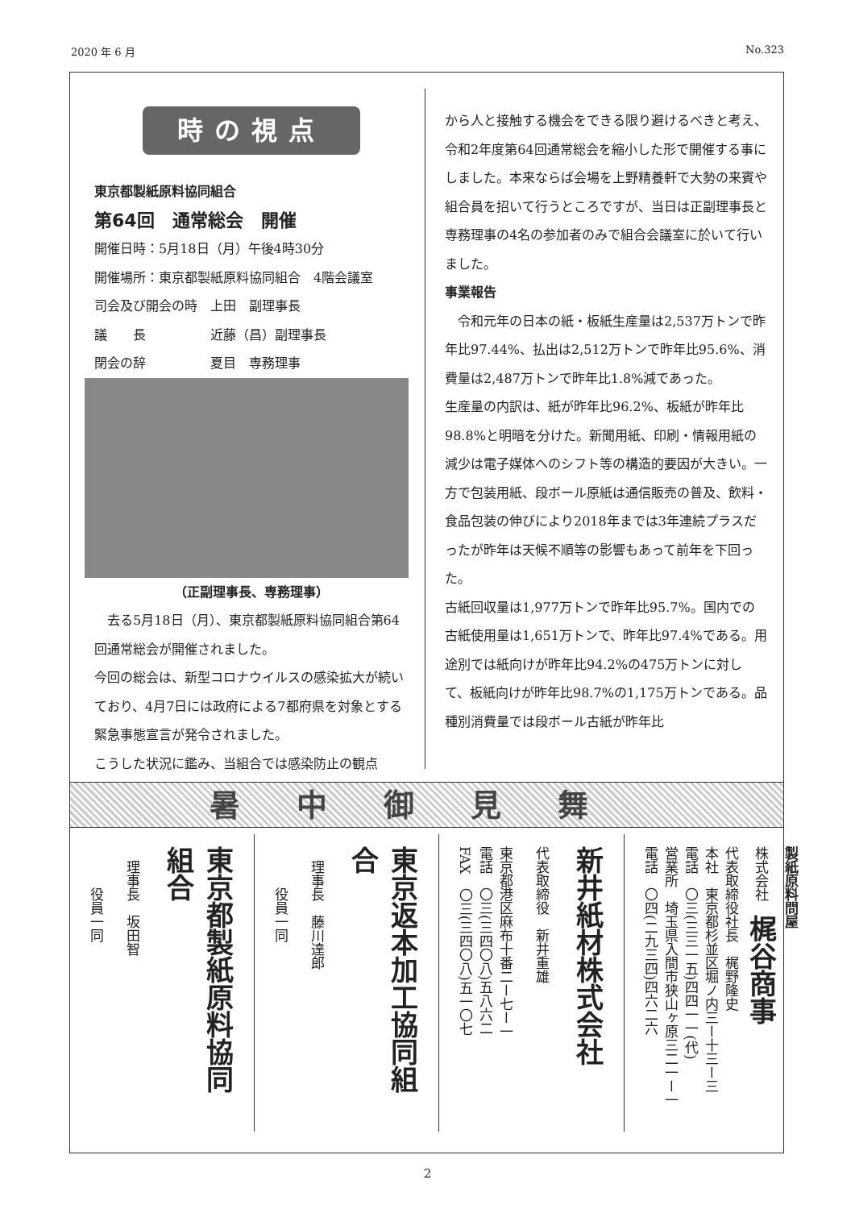2020 年 6 月 No.323
時の視点
東京都製紙原料協同組合
第64回　通常総会　開催
開催日時：5月18日（月）午後4時30分
開催場所：東京都製紙原料協同組合　4階会議室
司会及び開会の時　上田　副理事長
議　　長　　　　　近藤（昌）副理事長
閉会の辞　　　　　夏目　専務理事
（正副理事長、専務理事）
　去る5月18日（月）、東京都製紙原料協同組合第64回通常総会が開催されました。
今回の総会は、新型コロナウイルスの感染拡大が続いており、4月7日には政府による7都府県を対象とする緊急事態宣言が発令されました。
こうした状況に鑑み、当組合では感染防止の観点
から人と接触する機会をできる限り避けるべきと考え、令和2年度第64回通常総会を縮小した形で開催する事にしました。本来ならば会場を上野精養軒で大勢の来賓や組合員を招いて行うところですが、当日は正副理事長と専務理事の4名の参加者のみで組合会議室に於いて行いました。
事業報告
　令和元年の日本の紙・板紙生産量は2,537万トンで昨年比97.44%、払出は2,512万トンで昨年比95.6%、消費量は2,487万トンで昨年比1.8%減であった。
生産量の内訳は、紙が昨年比96.2%、板紙が昨年比98.8%と明暗を分けた。新聞用紙、印刷・情報用紙の減少は電子媒体へのシフト等の構造的要因が大きい。一方で包装用紙、段ボール原紙は通信販売の普及、飲料・食品包装の伸びにより2018年までは3年連続プラスだったが昨年は天候不順等の影響もあって前年を下回った。
古紙回収量は1,977万トンで昨年比95.7%。国内での古紙使用量は1,651万トンで、昨年比97.4%である。用途別では紙向けが昨年比94.2%の475万トンに対して、板紙向けが昨年比98.7%の1,175万トンである。品種別消費量では段ボール古紙が昨年比
暑中御見舞
東京都製紙原料協同組合
　理事長　坂田智
　　　役員一同
東京返本加工協同組合
　理事長　藤川達郎
　　　役員一同
新井紙材株式会社
代表取締役　新井重雄
東京都港区麻布十番二ー七ー一
電話　〇三(三四〇八)五八六二
FAX　〇三(三四〇八)五一〇七
製紙原料問屋
株式会社　梶谷商事
代表取締役社長　梶野隆史
本社　東京都杉並区堀ノ内三ー十三ー三
電話　〇三(三三一五)四四一一(代)
営業所　埼玉県入間市狭山ヶ原三二一ー一
電話　〇四(二九三四)四六二六
2